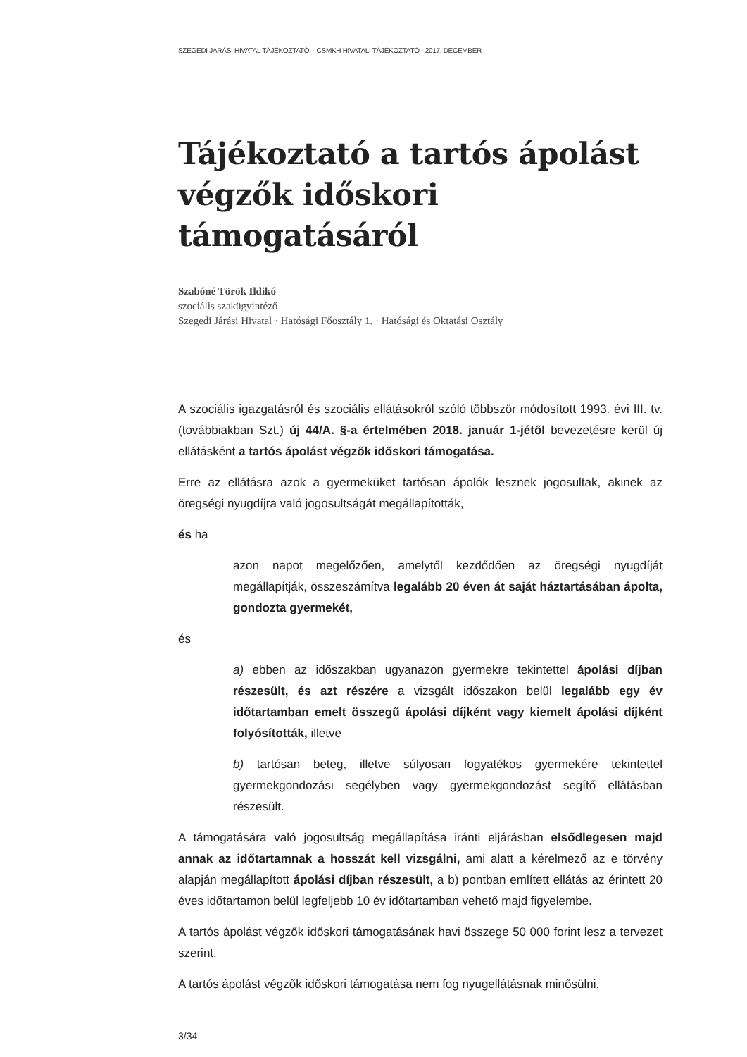SZEGEDI JÁRÁSI HIVATAL TÁJÉKOZTATÓI · CSMKH HIVATALI TÁJÉKOZTATÓ · 2017. DECEMBER
Tájékoztató a tartós ápolást végzők időskori támogatásáról
Szabóné Török Ildikó
szociális szakügyintéző
Szegedi Járási Hivatal · Hatósági Főosztály 1. · Hatósági és Oktatási Osztály
A szociális igazgatásról és szociális ellátásokról szóló többször módosított 1993. évi III. tv. (továbbiakban Szt.) új 44/A. §-a értelmében 2018. január 1-jétől bevezetésre kerül új ellátásként a tartós ápolást végzők időskori támogatása.
Erre az ellátásra azok a gyermeküket tartósan ápolók lesznek jogosultak, akinek az öregségi nyugdíjra való jogosultságát megállapították,
és ha
azon napot megelőzően, amelytől kezdődően az öregségi nyugdíját megállapítják, összeszámítva legalább 20 éven át saját háztartásában ápolta, gondozta gyermekét,
és
a) ebben az időszakban ugyanazon gyermekre tekintettel ápolási díjban részesült, és azt részére a vizsgált időszakon belül legalább egy év időtartamban emelt összegű ápolási díjként vagy kiemelt ápolási díjként folyósították, illetve
b) tartósan beteg, illetve súlyosan fogyatékos gyermekére tekintettel gyermekgondozási segélyben vagy gyermekgondozást segítő ellátásban részesült.
A támogatására való jogosultság megállapítása iránti eljárásban elsődlegesen majd annak az időtartamnak a hosszát kell vizsgálni, ami alatt a kérelmező az e törvény alapján megállapított ápolási díjban részesült, a b) pontban említett ellátás az érintett 20 éves időtartamon belül legfeljebb 10 év időtartamban vehető majd figyelembe.
A tartós ápolást végzők időskori támogatásának havi összege 50 000 forint lesz a tervezet szerint.
A tartós ápolást végzők időskori támogatása nem fog nyugellátásnak minősülni.
3/34